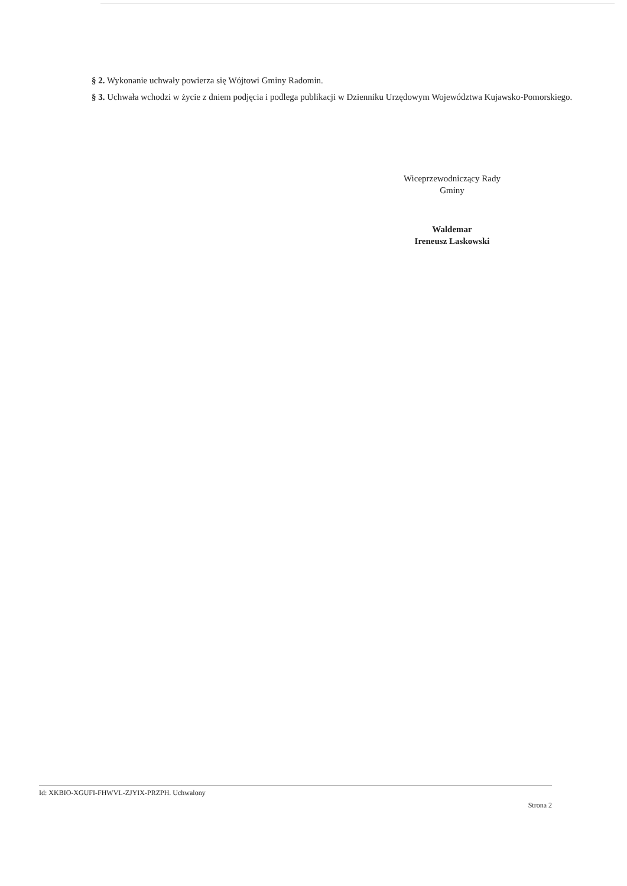§ 2. Wykonanie uchwały powierza się Wójtowi Gminy Radomin.
§ 3. Uchwała wchodzi w życie z dniem podjęcia i podlega publikacji w Dzienniku Urzędowym Województwa Kujawsko-Pomorskiego.
Wiceprzewodniczący Rady
Gminy
Waldemar
Ireneusz Laskowski
Id: XKBIO-XGUFI-FHWVL-ZJYIX-PRZPH. Uchwalony
Strona 2